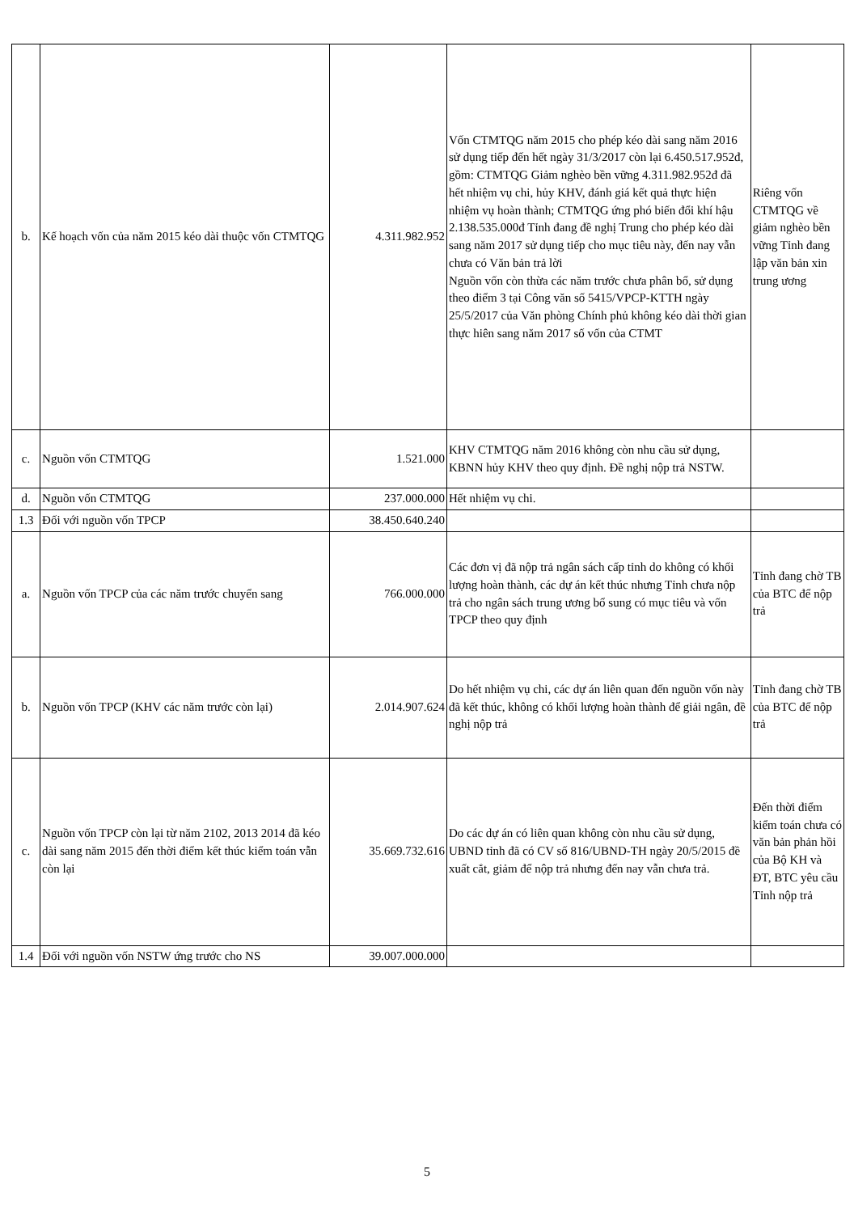| b. | Kế hoạch vốn của năm 2015 kéo dài thuộc vốn CTMTQG | 4.311.982.952 | Vốn CTMTQG năm 2015 cho phép kéo dài sang năm 2016 sử dụng tiếp đến hết ngày 31/3/2017 còn lại 6.450.517.952đ, gồm: CTMTQG Giảm nghèo bền vững 4.311.982.952đ đã hết nhiệm vụ chi, hủy KHV, đánh giá kết quả thực hiện nhiệm vụ hoàn thành; CTMTQG ứng phó biến đổi khí hậu 2.138.535.000đ Tỉnh đang đề nghị Trung cho phép kéo dài sang năm 2017 sử dụng tiếp cho mục tiêu này, đến nay vẫn chưa có Văn bản trả lời Nguồn vốn còn thừa các năm trước chưa phân bổ, sử dụng theo điểm 3 tại Công văn số 5415/VPCP-KTTH ngày 25/5/2017 của Văn phòng Chính phủ không kéo dài thời gian thực hiên sang năm 2017 số vốn của CTMT | Riêng vốn CTMTQG về giảm nghèo bền vững Tỉnh đang lập văn bản xin trung ương |
| c. | Nguồn vốn CTMTQG | 1.521.000 | KHV CTMTQG năm 2016 không còn nhu cầu sử dụng, KBNN hủy KHV theo quy định. Đề nghị nộp trả NSTW. | |
| d. | Nguồn vốn CTMTQG | 237.000.000 | Hết nhiệm vụ chi. | |
| 1.3 | Đối với nguồn vốn TPCP | 38.450.640.240 | | |
| a. | Nguồn vốn TPCP của các năm trước chuyển sang | 766.000.000 | Các đơn vị đã nộp trả ngân sách cấp tỉnh do không có khối lượng hoàn thành, các dự án kết thúc nhưng Tỉnh chưa nộp trả cho ngân sách trung ương bổ sung có mục tiêu và vốn TPCP theo quy định | Tỉnh đang chờ TB của BTC để nộp trả |
| b. | Nguồn vốn TPCP (KHV các năm trước còn lại) | 2.014.907.624 | Do hết nhiệm vụ chi, các dự án liên quan đến nguồn vốn này đã kết thúc, không có khối lượng hoàn thành để giải ngân, đề nghị nộp trả | Tỉnh đang chờ TB của BTC để nộp trả |
| c. | Nguồn vốn TPCP còn lại từ năm 2102, 2013 2014 đã kéo dài sang năm 2015 đến thời điểm kết thúc kiểm toán vẫn còn lại | 35.669.732.616 | Do các dự án có liên quan không còn nhu cầu sử dụng, UBND tỉnh đã có CV số 816/UBND-TH ngày 20/5/2015 đề xuất cắt, giảm để nộp trả nhưng đến nay vẫn chưa trả. | Đến thời điểm kiểm toán chưa có văn bản phản hồi của Bộ KH và ĐT, BTC yêu cầu Tỉnh nộp trả |
| 1.4 | Đối với nguồn vốn NSTW ứng trước cho NS | 39.007.000.000 | | |
5